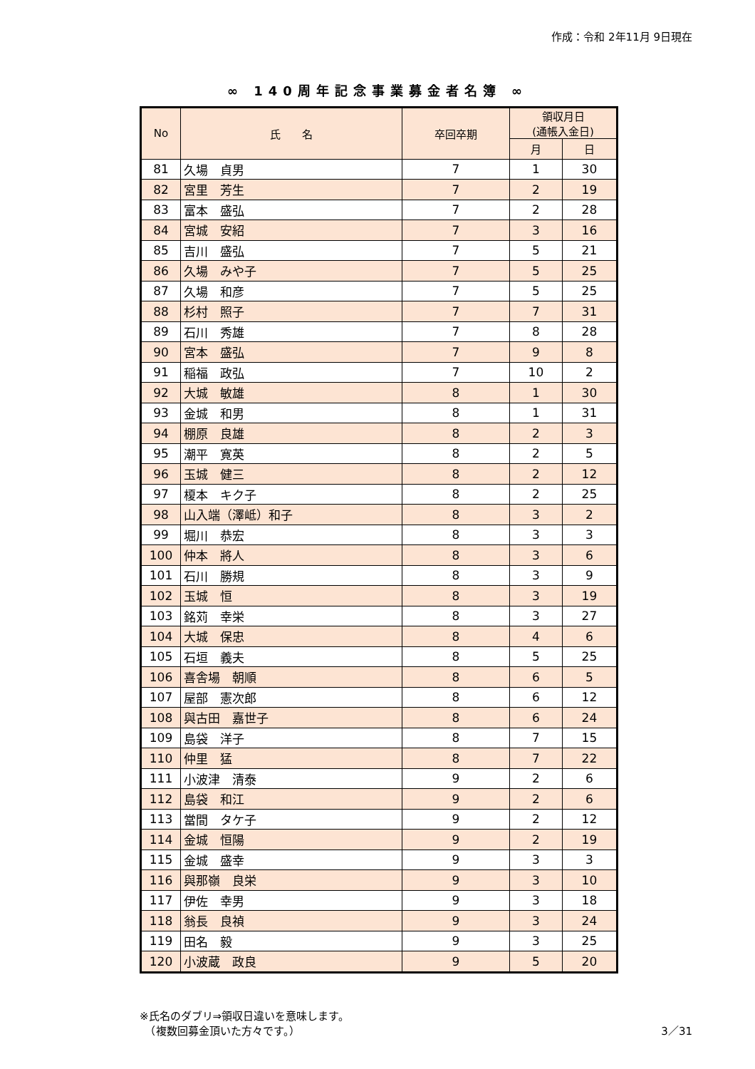作成：令和 2年11月 9日現在
∞ 140周年記念事業募金者名簿 ∞
| No | 氏 名 | 卒回卒期 | 領収月日 (通帳入金日) | |
| --- | --- | --- | --- | --- |
| | | | 月 | 日 |
| 81 | 久場 貞男 | 7 | 1 | 30 |
| 82 | 宮里 芳生 | 7 | 2 | 19 |
| 83 | 富本 盛弘 | 7 | 2 | 28 |
| 84 | 宮城 安紹 | 7 | 3 | 16 |
| 85 | 吉川 盛弘 | 7 | 5 | 21 |
| 86 | 久場 みや子 | 7 | 5 | 25 |
| 87 | 久場 和彦 | 7 | 5 | 25 |
| 88 | 杉村 照子 | 7 | 7 | 31 |
| 89 | 石川 秀雄 | 7 | 8 | 28 |
| 90 | 宮本 盛弘 | 7 | 9 | 8 |
| 91 | 稲福 政弘 | 7 | 10 | 2 |
| 92 | 大城 敏雄 | 8 | 1 | 30 |
| 93 | 金城 和男 | 8 | 1 | 31 |
| 94 | 棚原 良雄 | 8 | 2 | 3 |
| 95 | 潮平 寛英 | 8 | 2 | 5 |
| 96 | 玉城 健三 | 8 | 2 | 12 |
| 97 | 榎本 キク子 | 8 | 2 | 25 |
| 98 | 山入端（澤岻）和子 | 8 | 3 | 2 |
| 99 | 堀川 恭宏 | 8 | 3 | 3 |
| 100 | 仲本 將人 | 8 | 3 | 6 |
| 101 | 石川 勝規 | 8 | 3 | 9 |
| 102 | 玉城 恒 | 8 | 3 | 19 |
| 103 | 銘苅 幸栄 | 8 | 3 | 27 |
| 104 | 大城 保忠 | 8 | 4 | 6 |
| 105 | 石垣 義夫 | 8 | 5 | 25 |
| 106 | 喜舎場 朝順 | 8 | 6 | 5 |
| 107 | 屋部 憲次郎 | 8 | 6 | 12 |
| 108 | 與古田 嘉世子 | 8 | 6 | 24 |
| 109 | 島袋 洋子 | 8 | 7 | 15 |
| 110 | 仲里 猛 | 8 | 7 | 22 |
| 111 | 小波津 清泰 | 9 | 2 | 6 |
| 112 | 島袋 和江 | 9 | 2 | 6 |
| 113 | 當間 タケ子 | 9 | 2 | 12 |
| 114 | 金城 恒陽 | 9 | 2 | 19 |
| 115 | 金城 盛幸 | 9 | 3 | 3 |
| 116 | 與那嶺 良栄 | 9 | 3 | 10 |
| 117 | 伊佐 幸男 | 9 | 3 | 18 |
| 118 | 翁長 良禎 | 9 | 3 | 24 |
| 119 | 田名 毅 | 9 | 3 | 25 |
| 120 | 小波蔵 政良 | 9 | 5 | 20 |
※氏名のダブリ⇒領収日違いを意味します。
　（複数回募金頂いた方々です。）
3／31